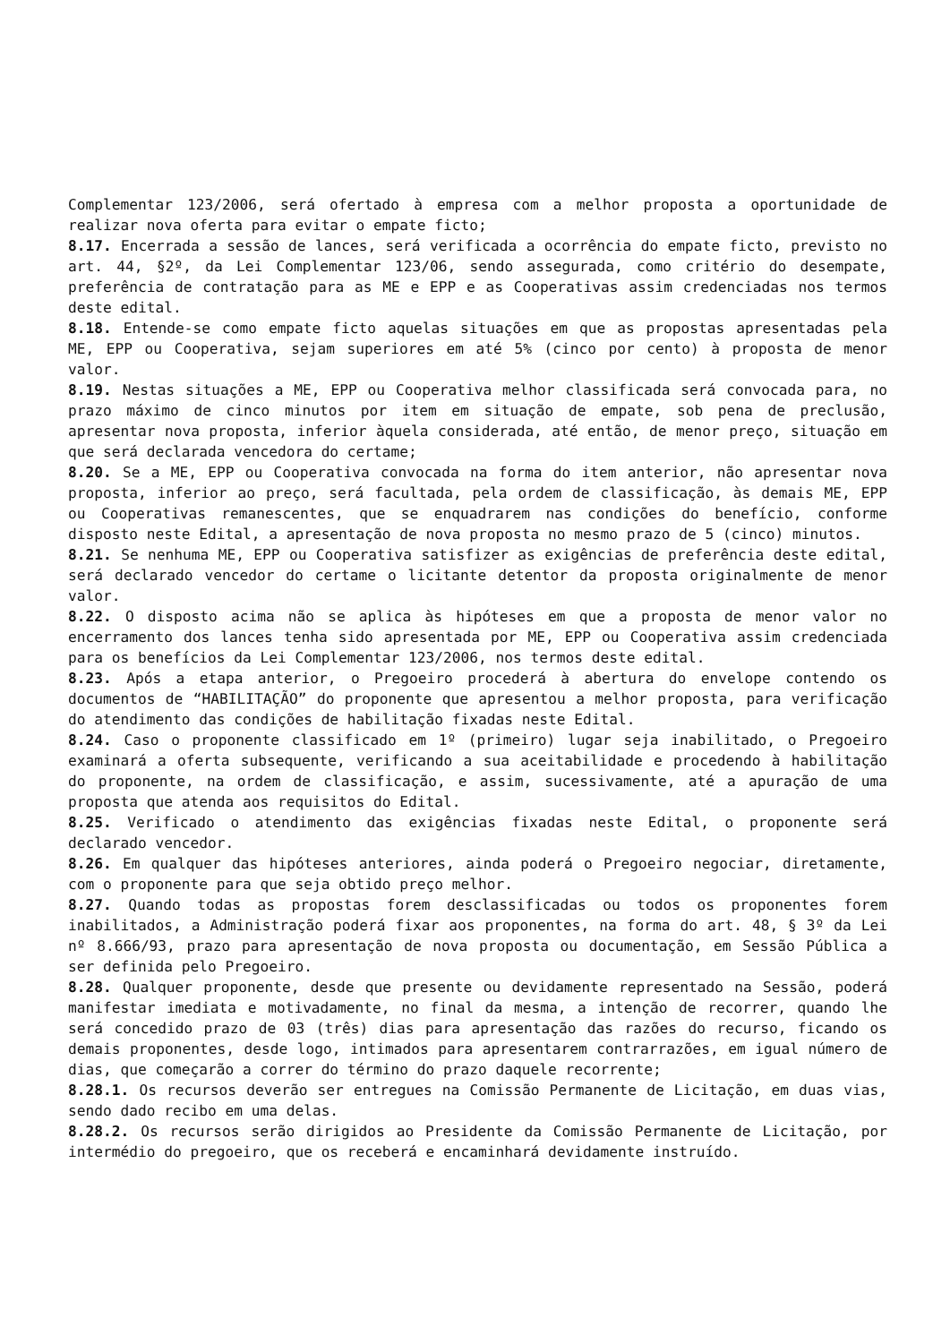Complementar 123/2006, será ofertado à empresa com a melhor proposta a oportunidade de realizar nova oferta para evitar o empate ficto;
8.17. Encerrada a sessão de lances, será verificada a ocorrência do empate ficto, previsto no art. 44, §2º, da Lei Complementar 123/06, sendo assegurada, como critério do desempate, preferência de contratação para as ME e EPP e as Cooperativas assim credenciadas nos termos deste edital.
8.18. Entende-se como empate ficto aquelas situações em que as propostas apresentadas pela ME, EPP ou Cooperativa, sejam superiores em até 5% (cinco por cento) à proposta de menor valor.
8.19. Nestas situações a ME, EPP ou Cooperativa melhor classificada será convocada para, no prazo máximo de cinco minutos por item em situação de empate, sob pena de preclusão, apresentar nova proposta, inferior àquela considerada, até então, de menor preço, situação em que será declarada vencedora do certame;
8.20. Se a ME, EPP ou Cooperativa convocada na forma do item anterior, não apresentar nova proposta, inferior ao preço, será facultada, pela ordem de classificação, às demais ME, EPP ou Cooperativas remanescentes, que se enquadrarem nas condições do benefício, conforme disposto neste Edital, a apresentação de nova proposta no mesmo prazo de 5 (cinco) minutos.
8.21. Se nenhuma ME, EPP ou Cooperativa satisfizer as exigências de preferência deste edital, será declarado vencedor do certame o licitante detentor da proposta originalmente de menor valor.
8.22. O disposto acima não se aplica às hipóteses em que a proposta de menor valor no encerramento dos lances tenha sido apresentada por ME, EPP ou Cooperativa assim credenciada para os benefícios da Lei Complementar 123/2006, nos termos deste edital.
8.23. Após a etapa anterior, o Pregoeiro procederá à abertura do envelope contendo os documentos de “HABILITAÇÃO” do proponente que apresentou a melhor proposta, para verificação do atendimento das condições de habilitação fixadas neste Edital.
8.24. Caso o proponente classificado em 1º (primeiro) lugar seja inabilitado, o Pregoeiro examinará a oferta subsequente, verificando a sua aceitabilidade e procedendo à habilitação do proponente, na ordem de classificação, e assim, sucessivamente, até a apuração de uma proposta que atenda aos requisitos do Edital.
8.25. Verificado o atendimento das exigências fixadas neste Edital, o proponente será declarado vencedor.
8.26. Em qualquer das hipóteses anteriores, ainda poderá o Pregoeiro negociar, diretamente, com o proponente para que seja obtido preço melhor.
8.27. Quando todas as propostas forem desclassificadas ou todos os proponentes forem inabilitados, a Administração poderá fixar aos proponentes, na forma do art. 48, § 3º da Lei nº 8.666/93, prazo para apresentação de nova proposta ou documentação, em Sessão Pública a ser definida pelo Pregoeiro.
8.28. Qualquer proponente, desde que presente ou devidamente representado na Sessão, poderá manifestar imediata e motivadamente, no final da mesma, a intenção de recorrer, quando lhe será concedido prazo de 03 (três) dias para apresentação das razões do recurso, ficando os demais proponentes, desde logo, intimados para apresentarem contrarrazões, em igual número de dias, que começarão a correr do término do prazo daquele recorrente;
8.28.1. Os recursos deverão ser entregues na Comissão Permanente de Licitação, em duas vias, sendo dado recibo em uma delas.
8.28.2. Os recursos serão dirigidos ao Presidente da Comissão Permanente de Licitação, por intermédio do pregoeiro, que os receberá e encaminhará devidamente instruído.